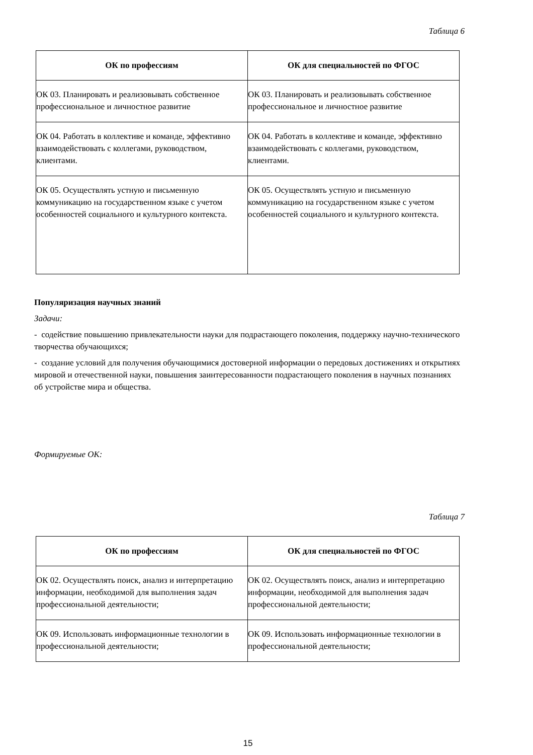Таблица 6
| ОК по профессиям | ОК для специальностей по ФГОС |
| --- | --- |
| ОК 03. Планировать и реализовывать собственное профессиональное и личностное развитие | ОК 03. Планировать и реализовывать собственное профессиональное и личностное развитие |
| ОК 04. Работать в коллективе и команде, эффективно взаимодействовать с коллегами, руководством, клиентами. | ОК 04. Работать в коллективе и команде, эффективно взаимодействовать с коллегами, руководством, клиентами. |
| ОК 05. Осуществлять устную и письменную коммуникацию на государственном языке с учетом особенностей социального и культурного контекста. | ОК 05. Осуществлять устную и письменную коммуникацию на государственном языке с учетом особенностей социального и культурного контекста. |
Популяризация научных знаний
Задачи:
- содействие повышению привлекательности науки для подрастающего поколения, поддержку научно-технического творчества обучающихся;
- создание условий для получения обучающимися достоверной информации о передовых достижениях и открытиях мировой и отечественной науки, повышения заинтересованности подрастающего поколения в научных познаниях об устройстве мира и общества.
Формируемые ОК:
Таблица 7
| ОК по профессиям | ОК для специальностей по ФГОС |
| --- | --- |
| ОК 02. Осуществлять поиск, анализ и интерпретацию информации, необходимой для выполнения задач профессиональной деятельности; | ОК 02. Осуществлять поиск, анализ и интерпретацию информации, необходимой для выполнения задач профессиональной деятельности; |
| ОК 09. Использовать информационные технологии в профессиональной деятельности; | ОК 09. Использовать информационные технологии в профессиональной деятельности; |
15